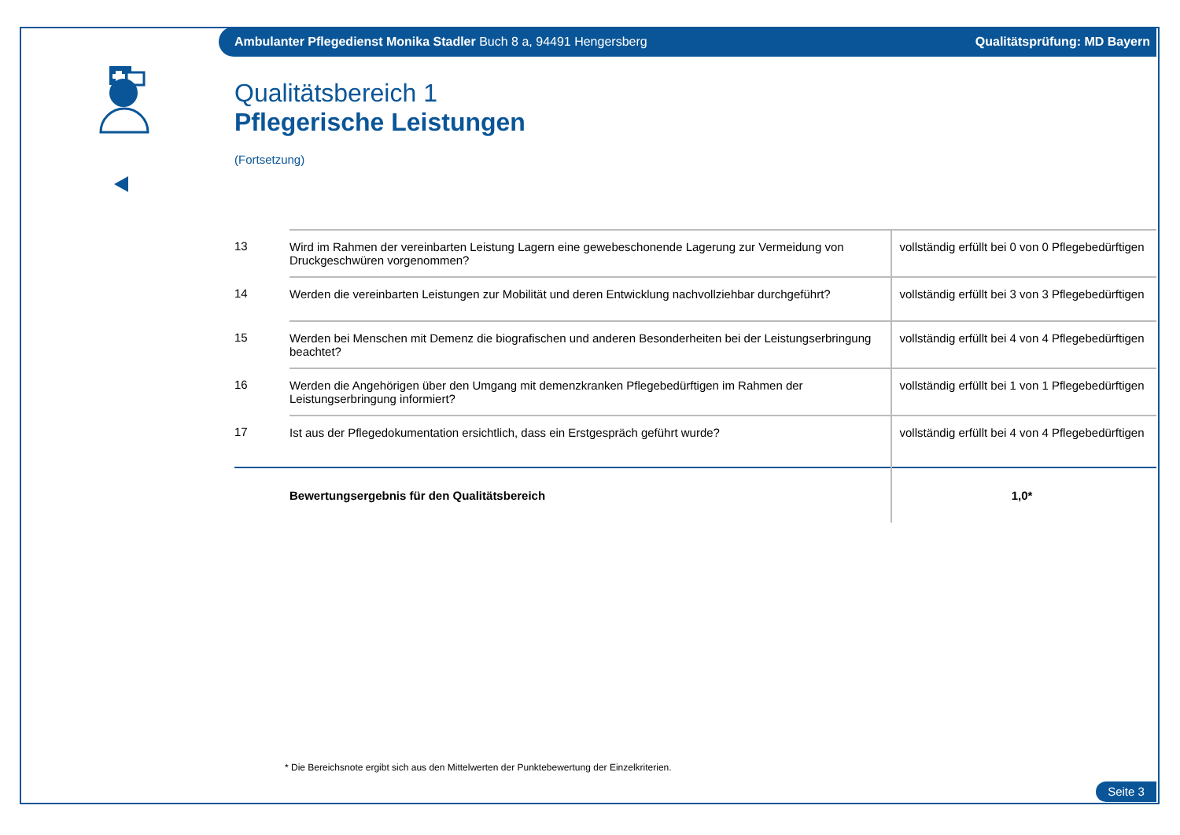Ambulanter Pflegedienst Monika Stadler Buch 8 a, 94491 Hengersberg Qualitätsprüfung: MD Bayern
Qualitätsbereich 1
Pflegerische Leistungen
(Fortsetzung)
| 13 | Wird im Rahmen der vereinbarten Leistung Lagern eine gewebeschonende Lagerung zur Vermeidung von Druckgeschwüren vorgenommen? | vollständig erfüllt bei 0 von 0 Pflegebedürftigen |
| 14 | Werden die vereinbarten Leistungen zur Mobilität und deren Entwicklung nachvollziehbar durchgeführt? | vollständig erfüllt bei 3 von 3 Pflegebedürftigen |
| 15 | Werden bei Menschen mit Demenz die biografischen und anderen Besonderheiten bei der Leistungserbringung beachtet? | vollständig erfüllt bei 4 von 4 Pflegebedürftigen |
| 16 | Werden die Angehörigen über den Umgang mit demenzkranken Pflegebedürftigen im Rahmen der Leistungserbringung informiert? | vollständig erfüllt bei 1 von 1 Pflegebedürftigen |
| 17 | Ist aus der Pflegedokumentation ersichtlich, dass ein Erstgespräch geführt wurde? | vollständig erfüllt bei 4 von 4 Pflegebedürftigen |
| | Bewertungsergebnis für den Qualitätsbereich | 1,0* |
* Die Bereichsnote ergibt sich aus den Mittelwerten der Punktebewertung der Einzelkriterien.
Seite 3